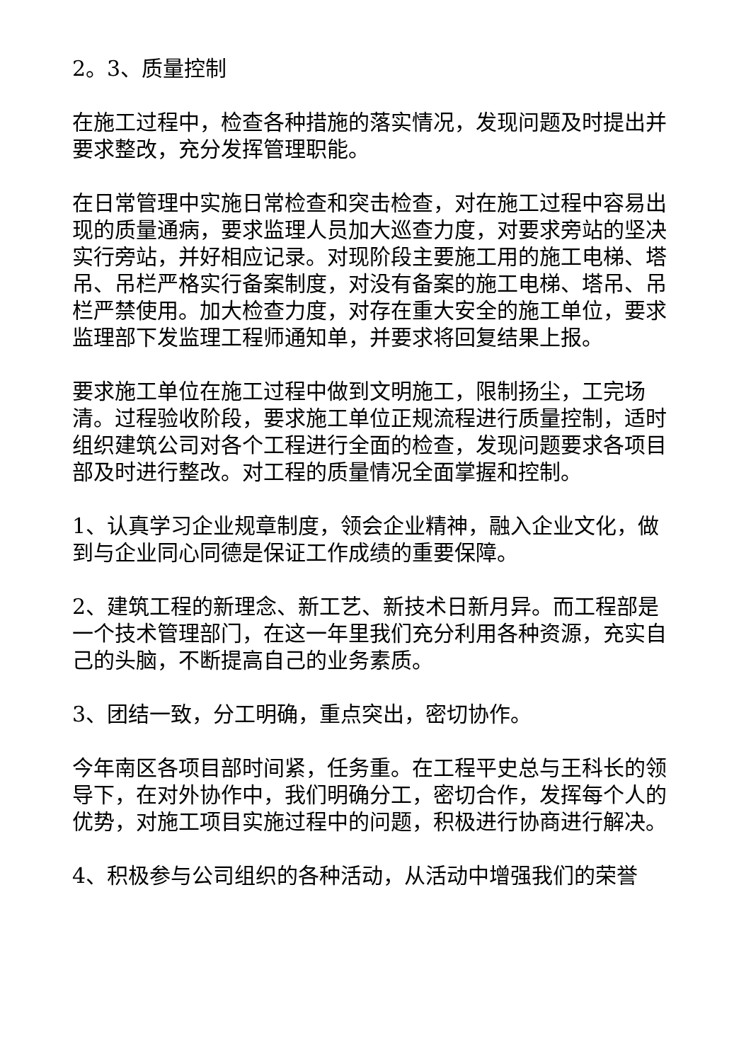2。3、质量控制
在施工过程中，检查各种措施的落实情况，发现问题及时提出并要求整改，充分发挥管理职能。
在日常管理中实施日常检查和突击检查，对在施工过程中容易出现的质量通病，要求监理人员加大巡查力度，对要求旁站的坚决实行旁站，并好相应记录。对现阶段主要施工用的施工电梯、塔吊、吊栏严格实行备案制度，对没有备案的施工电梯、塔吊、吊栏严禁使用。加大检查力度，对存在重大安全的施工单位，要求监理部下发监理工程师通知单，并要求将回复结果上报。
要求施工单位在施工过程中做到文明施工，限制扬尘，工完场清。过程验收阶段，要求施工单位正规流程进行质量控制，适时组织建筑公司对各个工程进行全面的检查，发现问题要求各项目部及时进行整改。对工程的质量情况全面掌握和控制。
1、认真学习企业规章制度，领会企业精神，融入企业文化，做到与企业同心同德是保证工作成绩的重要保障。
2、建筑工程的新理念、新工艺、新技术日新月异。而工程部是一个技术管理部门，在这一年里我们充分利用各种资源，充实自己的头脑，不断提高自己的业务素质。
3、团结一致，分工明确，重点突出，密切协作。
今年南区各项目部时间紧，任务重。在工程平史总与王科长的领导下，在对外协作中，我们明确分工，密切合作，发挥每个人的优势，对施工项目实施过程中的问题，积极进行协商进行解决。
4、积极参与公司组织的各种活动，从活动中增强我们的荣誉